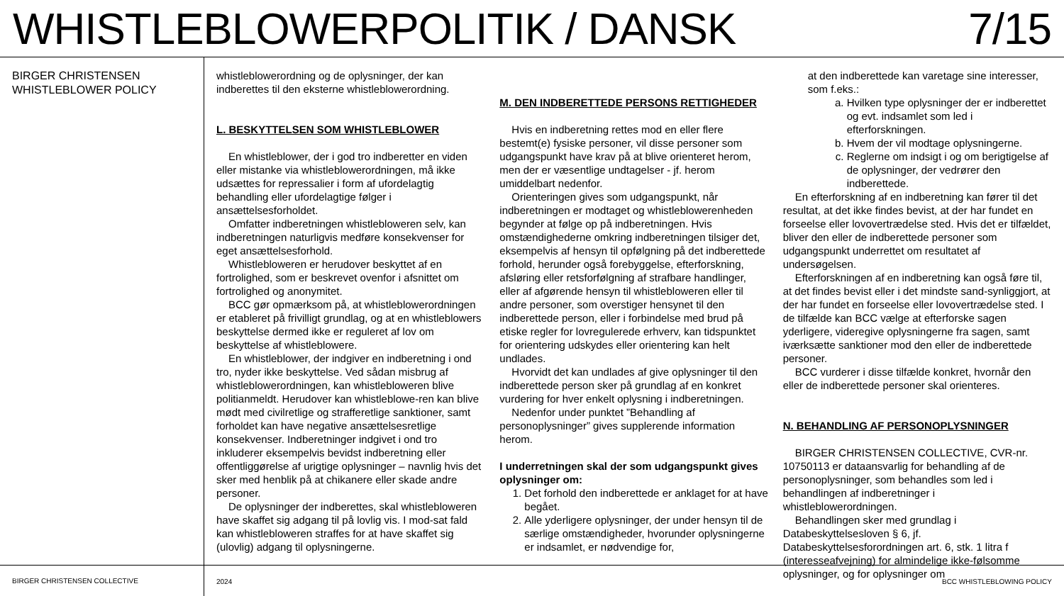WHISTLEBLOWERPOLITIK / DANSK 7/15
BIRGER CHRISTENSEN
WHISTLEBLOWER POLICY
whistleblowerordning og de oplysninger, der kan indberettes til den eksterne whistleblowerordning.
L. BESKYTTELSEN SOM WHISTLEBLOWER
En whistleblower, der i god tro indberetter en viden eller mistanke via whistleblowerordningen, må ikke udsættes for repressalier i form af ufordelagtig behandling eller ufordelagtige følger i ansættelsesforholdet.
Omfatter indberetningen whistlebloweren selv, kan indberetningen naturligvis medføre konsekvenser for eget ansættelsesforhold.
Whistlebloweren er herudover beskyttet af en fortrolighed, som er beskrevet ovenfor i afsnittet om fortrolighed og anonymitet.
BCC gør opmærksom på, at whistleblowerordningen er etableret på frivilligt grundlag, og at en whistleblowers beskyttelse dermed ikke er reguleret af lov om beskyttelse af whistleblowere.
En whistleblower, der indgiver en indberetning i ond tro, nyder ikke beskyttelse. Ved sådan misbrug af whistleblowerordningen, kan whistlebloweren blive politianmeldt. Herudover kan whistleblowe-ren kan blive mødt med civilretlige og strafferetlige sanktioner, samt forholdet kan have negative ansættelsesretlige konsekvenser. Indberetninger indgivet i ond tro inkluderer eksempelvis bevidst indberetning eller offentliggørelse af urigtige oplysninger – navnlig hvis det sker med henblik på at chikanere eller skade andre personer.
De oplysninger der indberettes, skal whistlebloweren have skaffet sig adgang til på lovlig vis. I mod-sat fald kan whistlebloweren straffes for at have skaffet sig (ulovlig) adgang til oplysningerne.
M. DEN INDBERETTEDE PERSONS RETTIGHEDER
Hvis en indberetning rettes mod en eller flere bestemt(e) fysiske personer, vil disse personer som udgangspunkt have krav på at blive orienteret herom, men der er væsentlige undtagelser - jf. herom umiddelbart nedenfor.
Orienteringen gives som udgangspunkt, når indberetningen er modtaget og whistleblowerenheden begynder at følge op på indberetningen. Hvis omstændighederne omkring indberetningen tilsiger det, eksempelvis af hensyn til opfølgning på det indberettede forhold, herunder også forebyggelse, efterforskning, afsløring eller retsforfølgning af strafbare handlinger, eller af afgørende hensyn til whistlebloweren eller til andre personer, som overstiger hensynet til den indberettede person, eller i forbindelse med brud på etiske regler for lovregulerede erhverv, kan tidspunktet for orientering udskydes eller orientering kan helt undlades.
Hvorvidt det kan undlades af give oplysninger til den indberettede person sker på grundlag af en konkret vurdering for hver enkelt oplysning i indberetningen.
Nedenfor under punktet ”Behandling af personoplysninger” gives supplerende information herom.
I underretningen skal der som udgangspunkt gives oplysninger om:
1. Det forhold den indberettede er anklaget for at have begået.
2. Alle yderligere oplysninger, der under hensyn til de særlige omstændigheder, hvorunder oplysningerne er indsamlet, er nødvendige for,
at den indberettede kan varetage sine interesser, som f.eks.:
a. Hvilken type oplysninger der er indberettet og evt. indsamlet som led i efterforskningen.
b. Hvem der vil modtage oplysningerne.
c. Reglerne om indsigt i og om berigtigelse af de oplysninger, der vedrører den indberettede.
En efterforskning af en indberetning kan fører til det resultat, at det ikke findes bevist, at der har fundet en forseelse eller lovovertrædelse sted. Hvis det er tilfældet, bliver den eller de indberettede personer som udgangspunkt underrettet om resultatet af undersøgelsen.
Efterforskningen af en indberetning kan også føre til, at det findes bevist eller i det mindste sand-synliggjort, at der har fundet en forseelse eller lovovertrædelse sted. I de tilfælde kan BCC vælge at efterforske sagen yderligere, videregive oplysningerne fra sagen, samt iværksætte sanktioner mod den eller de indberettede personer.
BCC vurderer i disse tilfælde konkret, hvornår den eller de indberettede personer skal orienteres.
N. BEHANDLING AF PERSONOPLYSNINGER
BIRGER CHRISTENSEN COLLECTIVE, CVR-nr. 10750113 er dataansvarlig for behandling af de personoplysninger, som behandles som led i behandlingen af indberetninger i whistleblowerordningen.
Behandlingen sker med grundlag i Databeskyttelsesloven § 6, jf. Databeskyttelsesforordningen art. 6, stk. 1 litra f (interesseafvejning) for almindelige ikke-følsomme oplysninger, og for oplysninger om
BIRGER CHRISTENSEN COLLECTIVE
2024 BCC WHISTLEBLOWING POLICY